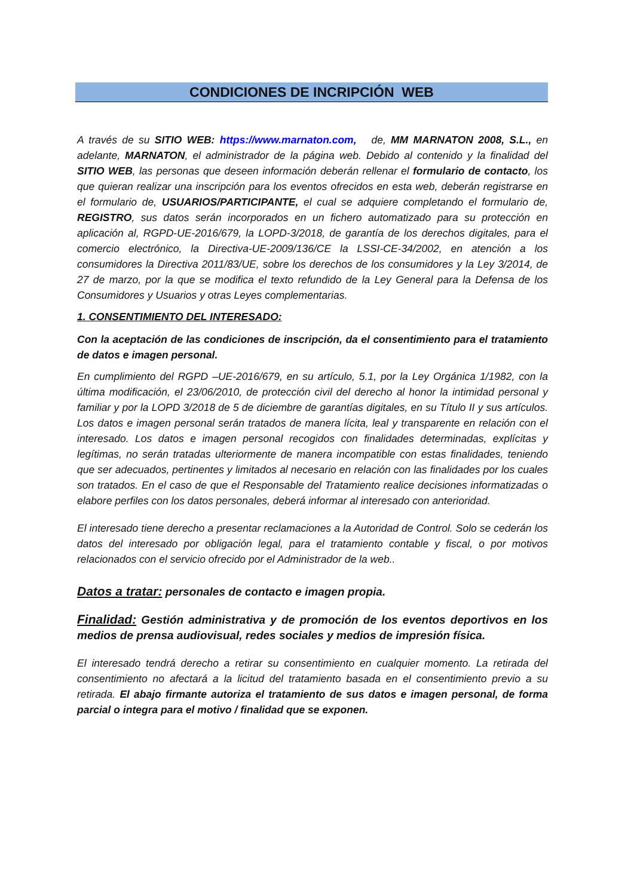CONDICIONES DE INCRIPCIÓN WEB
A través de su SITIO WEB: https://www.marnaton.com, de, MM MARNATON 2008, S.L., en adelante, MARNATON, el administrador de la página web. Debido al contenido y la finalidad del SITIO WEB, las personas que deseen información deberán rellenar el formulario de contacto, los que quieran realizar una inscripción para los eventos ofrecidos en esta web, deberán registrarse en el formulario de, USUARIOS/PARTICIPANTE, el cual se adquiere completando el formulario de, REGISTRO, sus datos serán incorporados en un fichero automatizado para su protección en aplicación al, RGPD-UE-2016/679, la LOPD-3/2018, de garantía de los derechos digitales, para el comercio electrónico, la Directiva-UE-2009/136/CE la LSSI-CE-34/2002, en atención a los consumidores la Directiva 2011/83/UE, sobre los derechos de los consumidores y la Ley 3/2014, de 27 de marzo, por la que se modifica el texto refundido de la Ley General para la Defensa de los Consumidores y Usuarios y otras Leyes complementarias.
1. CONSENTIMIENTO DEL INTERESADO:
Con la aceptación de las condiciones de inscripción, da el consentimiento para el tratamiento de datos e imagen personal.
En cumplimiento del RGPD –UE-2016/679, en su artículo, 5.1, por la Ley Orgánica 1/1982, con la última modificación, el 23/06/2010, de protección civil del derecho al honor la intimidad personal y familiar y por la LOPD 3/2018 de 5 de diciembre de garantías digitales, en su Título II y sus artículos. Los datos e imagen personal serán tratados de manera lícita, leal y transparente en relación con el interesado. Los datos e imagen personal recogidos con finalidades determinadas, explícitas y legítimas, no serán tratadas ulteriormente de manera incompatible con estas finalidades, teniendo que ser adecuados, pertinentes y limitados al necesario en relación con las finalidades por los cuales son tratados. En el caso de que el Responsable del Tratamiento realice decisiones informatizadas o elabore perfiles con los datos personales, deberá informar al interesado con anterioridad.
El interesado tiene derecho a presentar reclamaciones a la Autoridad de Control. Solo se cederán los datos del interesado por obligación legal, para el tratamiento contable y fiscal, o por motivos relacionados con el servicio ofrecido por el Administrador de la web..
Datos a tratar: personales de contacto e imagen propia.
Finalidad: Gestión administrativa y de promoción de los eventos deportivos en los medios de prensa audiovisual, redes sociales y medios de impresión física.
El interesado tendrá derecho a retirar su consentimiento en cualquier momento. La retirada del consentimiento no afectará a la licitud del tratamiento basada en el consentimiento previo a su retirada. El abajo firmante autoriza el tratamiento de sus datos e imagen personal, de forma parcial o integra para el motivo / finalidad que se exponen.